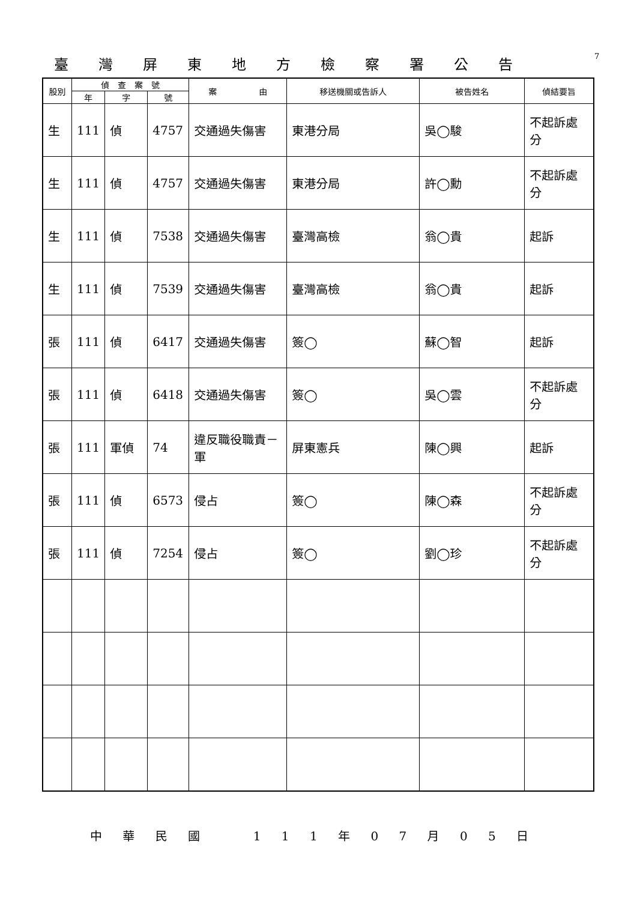7
臺灣屏東地方檢察署公告
| 股別 | 偵 查 案 號 | | | 案 由 | 移送機關或告訴人 | 被告姓名 | 偵結要旨 |
| --- | --- | --- | --- | --- | --- | --- | --- |
| | 年 | 字 | 號 | | | | |
| 生 | 111 | 偵 | 4757 | 交通過失傷害 | 東港分局 | 吳◯駿 | 不起訴處分 |
| 生 | 111 | 偵 | 4757 | 交通過失傷害 | 東港分局 | 許◯勳 | 不起訴處分 |
| 生 | 111 | 偵 | 7538 | 交通過失傷害 | 臺灣高檢 | 翁◯貴 | 起訴 |
| 生 | 111 | 偵 | 7539 | 交通過失傷害 | 臺灣高檢 | 翁◯貴 | 起訴 |
| 張 | 111 | 偵 | 6417 | 交通過失傷害 | 簽◯ | 蘇◯智 | 起訴 |
| 張 | 111 | 偵 | 6418 | 交通過失傷害 | 簽◯ | 吳◯雲 | 不起訴處分 |
| 張 | 111 | 軍偵 | 74 | 違反職役職責－軍 | 屏東憲兵 | 陳◯興 | 起訴 |
| 張 | 111 | 偵 | 6573 | 侵占 | 簽◯ | 陳◯森 | 不起訴處分 |
| 張 | 111 | 偵 | 7254 | 侵占 | 簽◯ | 劉◯珍 | 不起訴處分 |
中 華 民 國 　 1 1 1 年 0 7 月 0 5 日